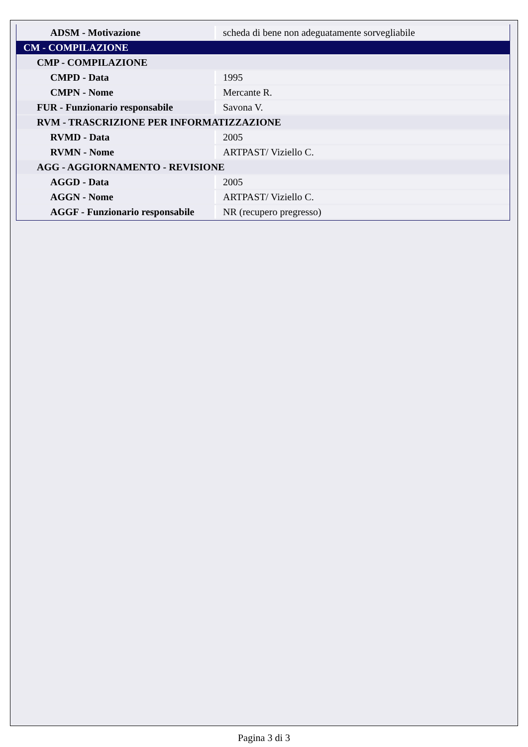| ADSM - Motivazione | scheda di bene non adeguatamente sorvegliabile |
| CM - COMPILAZIONE | |
| CMP - COMPILAZIONE | |
| CMPD - Data | 1995 |
| CMPN - Nome | Mercante R. |
| FUR - Funzionario responsabile | Savona V. |
| RVM - TRASCRIZIONE PER INFORMATIZZAZIONE | |
| RVMD - Data | 2005 |
| RVMN - Nome | ARTPAST/ Viziello C. |
| AGG - AGGIORNAMENTO - REVISIONE | |
| AGGD - Data | 2005 |
| AGGN - Nome | ARTPAST/ Viziello C. |
| AGGF - Funzionario responsabile | NR (recupero pregresso) |
Pagina 3 di 3